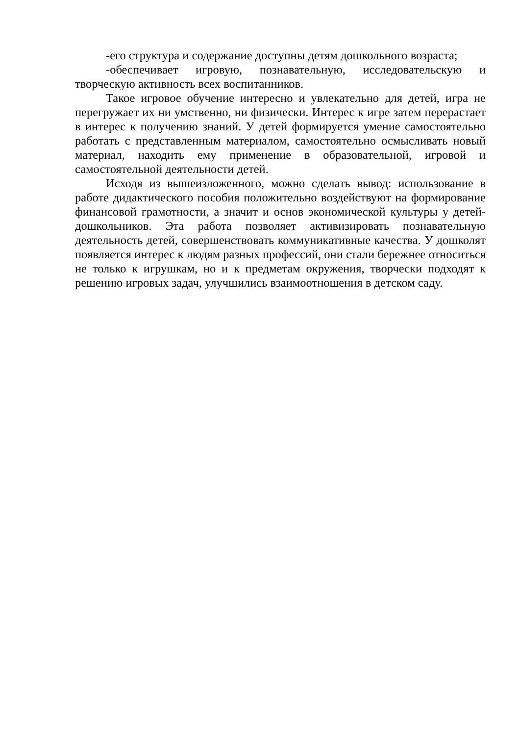-его структура и содержание доступны детям дошкольного возраста;
-обеспечивает игровую, познавательную, исследовательскую и творческую активность всех воспитанников.
Такое игровое обучение интересно и увлекательно для детей, игра не перегружает их ни умственно, ни физически. Интерес к игре затем перерастает в интерес к получению знаний. У детей формируется умение самостоятельно работать с представленным материалом, самостоятельно осмысливать новый материал, находить ему применение в образовательной, игровой и самостоятельной деятельности детей.
Исходя из вышеизложенного, можно сделать вывод: использование в работе дидактического пособия положительно воздействуют на формирование финансовой грамотности, а значит и основ экономической культуры у детей-дошкольников. Эта работа позволяет активизировать познавательную деятельность детей, совершенствовать коммуникативные качества. У дошколят появляется интерес к людям разных профессий, они стали бережнее относиться не только к игрушкам, но и к предметам окружения, творчески подходят к решению игровых задач, улучшились взаимоотношения в детском саду.